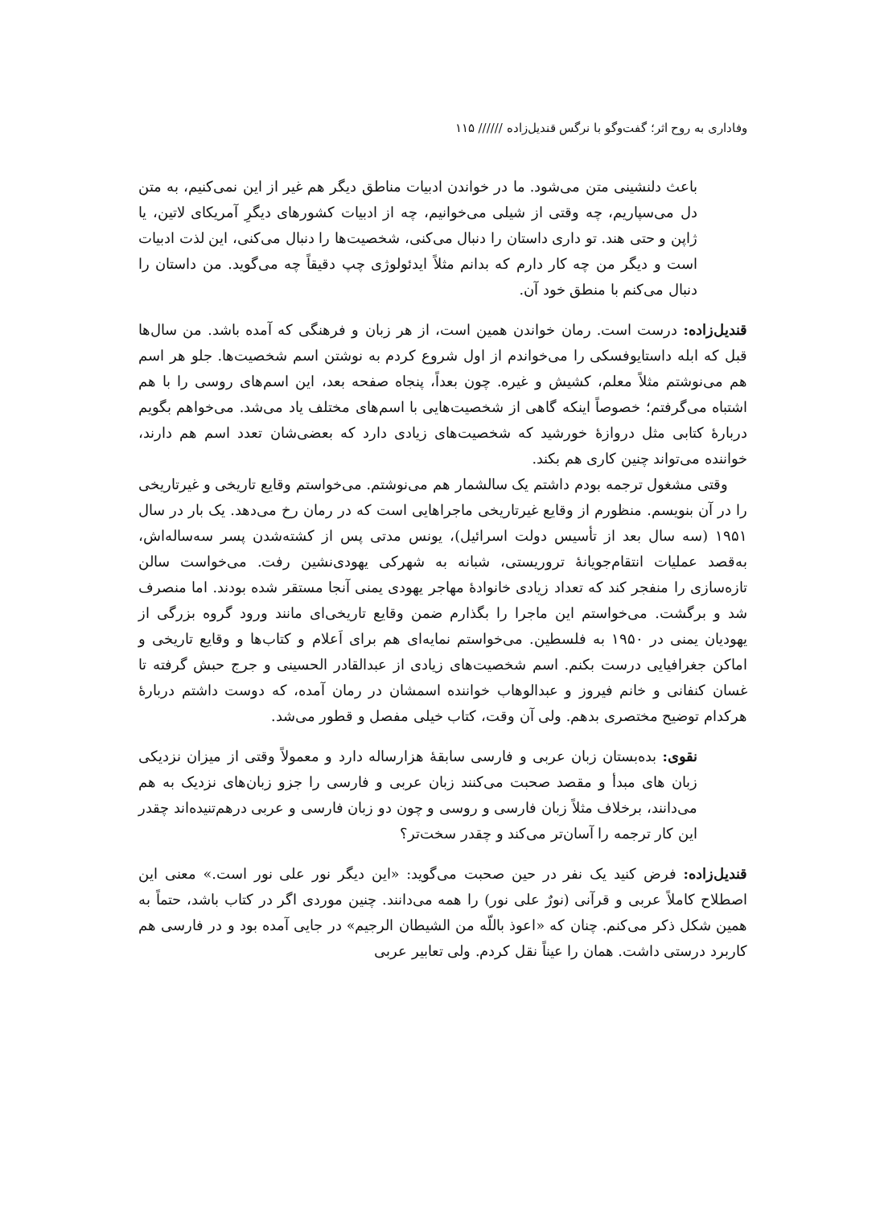وفاداری به روح اثر؛ گفت‌وگو با نرگس قندیل‌زاده ////// ۱۱۵
باعث دلنشینی متن می‌شود. ما در خواندن ادبیات مناطق دیگر هم غیر از این نمی‌کنیم، به متن دل می‌سپاریم، چه وقتی از شیلی می‌خوانیم، چه از ادبیات کشورهای دیگرِ آمریکای لاتین، یا ژاپن و حتی هند. تو داری داستان را دنبال می‌کنی، شخصیت‌ها را دنبال می‌کنی، این لذت ادبیات است و دیگر من چه کار دارم که بدانم مثلاً ایدئولوژی چپ دقیقاً چه می‌گوید. من داستان را دنبال می‌کنم با منطق خود آن.
قندیل‌زاده: درست است. رمان خواندن همین است، از هر زبان و فرهنگی که آمده باشد. من سال‌ها قبل که ابله داستایوفسکی را می‌خواندم از اول شروع کردم به نوشتن اسم شخصیت‌ها. جلو هر اسم هم می‌نوشتم مثلاً معلم، کشیش و غیره. چون بعداً، پنجاه صفحه بعد، این اسم‌های روسی را با هم اشتباه می‌گرفتم؛ خصوصاً اینکه گاهی از شخصیت‌هایی با اسم‌های مختلف یاد می‌شد. می‌خواهم بگویم دربارهٔ کتابی مثل دروازهٔ خورشید که شخصیت‌های زیادی دارد که بعضی‌شان تعدد اسم هم دارند، خواننده می‌تواند چنین کاری هم بکند.
وقتی مشغول ترجمه بودم داشتم یک سالشمار هم می‌نوشتم. می‌خواستم وقایع تاریخی و غیرتاریخی را در آن بنویسم. منظورم از وقایع غیرتاریخی ماجراهایی است که در رمان رخ می‌دهد. یک بار در سال ۱۹۵۱ (سه سال بعد از تأسیس دولت اسرائیل)، یونس مدتی پس از کشته‌شدن پسر سه‌ساله‌اش، به‌قصد عملیات انتقام‌جویانهٔ تروریستی، شبانه به شهرکی یهودی‌نشین رفت. می‌خواست سالن تازه‌سازی را منفجر کند که تعداد زیادی خانوادهٔ مهاجر یهودی یمنی آنجا مستقر شده بودند. اما منصرف شد و برگشت. می‌خواستم این ماجرا را بگذارم ضمن وقایع تاریخی‌ای مانند ورود گروه بزرگی از یهودیان یمنی در ۱۹۵۰ به فلسطین. می‌خواستم نمایه‌ای هم برای اَعلام و کتاب‌ها و وقایع تاریخی و اماکن جغرافیایی درست بکنم. اسم شخصیت‌های زیادی از عبدالقادر الحسینی و جرج حبش گرفته تا غسان کنفانی و خانم فیروز و عبدالوهاب خواننده اسمشان در رمان آمده، که دوست داشتم دربارهٔ هرکدام توضیح مختصری بدهم. ولی آن وقت، کتاب خیلی مفصل و قطور می‌شد.
نقوی: بده‌بستان زبان عربی و فارسی سابقهٔ هزارساله دارد و معمولاً وقتی از میزان نزدیکی زبان های مبدأ و مقصد صحبت می‌کنند زبان عربی و فارسی را جزو زبان‌های نزدیک به هم می‌دانند، برخلاف مثلاً زبان فارسی و روسی و چون دو زبان فارسی و عربی درهم‌تنیده‌اند چقدر این کار ترجمه را آسان‌تر می‌کند و چقدر سخت‌تر؟
قندیل‌زاده: فرض کنید یک نفر در حین صحبت می‌گوید: «این دیگر نور علی نور است.» معنی این اصطلاح کاملاً عربی و قرآنی (نورٌ علی نور) را همه می‌دانند. چنین موردی اگر در کتاب باشد، حتماً به همین شکل ذکر می‌کنم. چنان که «اعوذ باللّه من الشیطان الرجیم» در جایی آمده بود و در فارسی هم کاربرد درستی داشت. همان را عیناً نقل کردم. ولی تعابیر عربی